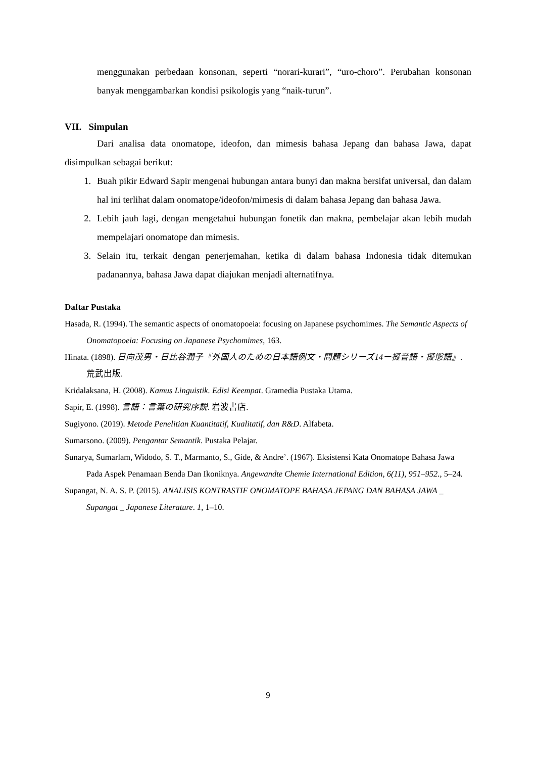menggunakan perbedaan konsonan, seperti “norari-kurari”, “uro-choro”. Perubahan konsonan banyak menggambarkan kondisi psikologis yang “naik-turun”.
VII. Simpulan
Dari analisa data onomatope, ideofon, dan mimesis bahasa Jepang dan bahasa Jawa, dapat disimpulkan sebagai berikut:
1. Buah pikir Edward Sapir mengenai hubungan antara bunyi dan makna bersifat universal, dan dalam hal ini terlihat dalam onomatope/ideofon/mimesis di dalam bahasa Jepang dan bahasa Jawa.
2. Lebih jauh lagi, dengan mengetahui hubungan fonetik dan makna, pembelajar akan lebih mudah mempelajari onomatope dan mimesis.
3. Selain itu, terkait dengan penerjemahan, ketika di dalam bahasa Indonesia tidak ditemukan padanannya, bahasa Jawa dapat diajukan menjadi alternatifnya.
Daftar Pustaka
Hasada, R. (1994). The semantic aspects of onomatopoeia: focusing on Japanese psychomimes. The Semantic Aspects of Onomatopoeia: Focusing on Japanese Psychomimes, 163.
Hinata. (1898). 日向茂男・日比谷潤子『外国人のための日本語例文・問題シリーズ14ー擬音語・擬態語』. 荒武出版.
Kridalaksana, H. (2008). Kamus Linguistik. Edisi Keempat. Gramedia Pustaka Utama.
Sapir, E. (1998). 言語：言葉の研究序説. 岩波書店.
Sugiyono. (2019). Metode Penelitian Kuantitatif, Kualitatif, dan R&D. Alfabeta.
Sumarsono. (2009). Pengantar Semantik. Pustaka Pelajar.
Sunarya, Sumarlam, Widodo, S. T., Marmanto, S., Gide, & Andre’. (1967). Eksistensi Kata Onomatope Bahasa Jawa Pada Aspek Penamaan Benda Dan Ikoniknya. Angewandte Chemie International Edition, 6(11), 951–952., 5–24.
Supangat, N. A. S. P. (2015). ANALISIS KONTRASTIF ONOMATOPE BAHASA JEPANG DAN BAHASA JAWA _ Supangat _ Japanese Literature. 1, 1–10.
9